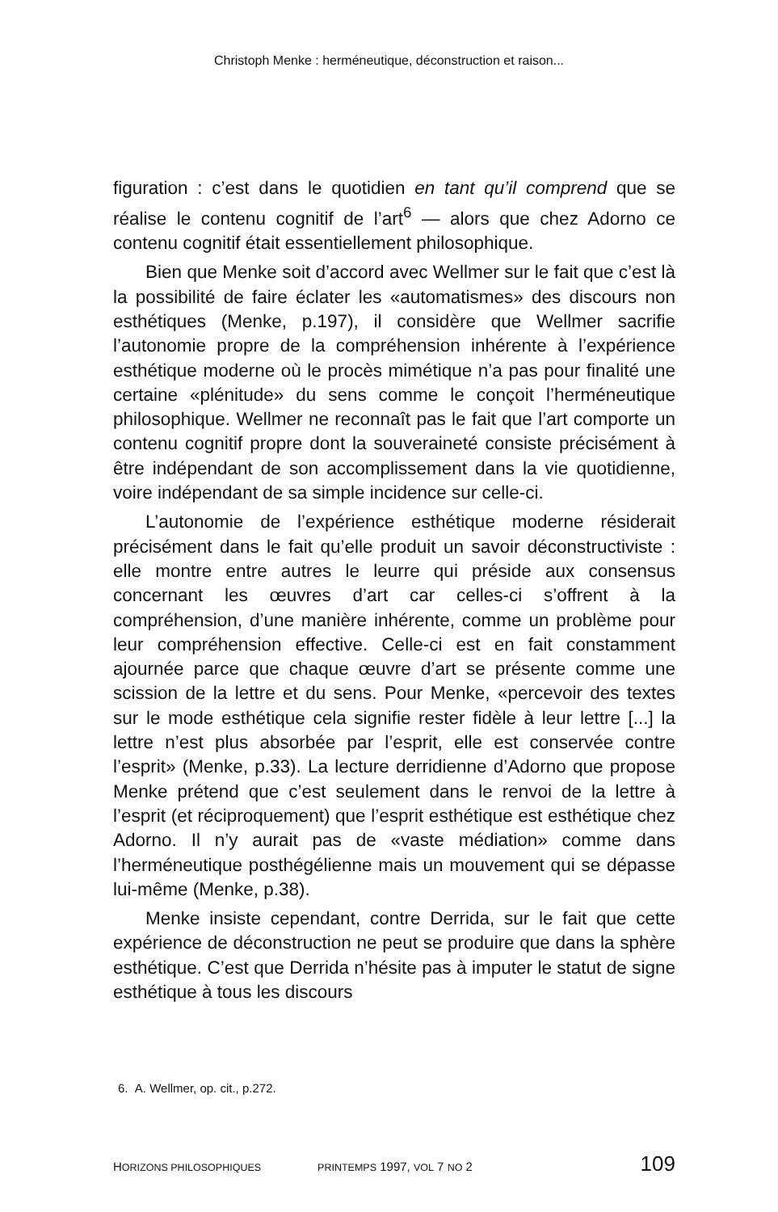Christoph Menke : herméneutique, déconstruction et raison...
figuration : c’est dans le quotidien en tant qu’il comprend que se réalise le contenu cognitif de l’art<sup>6</sup> — alors que chez Adorno ce contenu cognitif était essentiellement philosophique.
Bien que Menke soit d’accord avec Wellmer sur le fait que c’est là la possibilité de faire éclater les «automatismes» des discours non esthétiques (Menke, p.197), il considère que Wellmer sacrifie l’autonomie propre de la compréhension inhérente à l’expérience esthétique moderne où le procès mimétique n’a pas pour finalité une certaine «plénitude» du sens comme le conçoit l’herméneutique philosophique. Wellmer ne reconnaît pas le fait que l’art comporte un contenu cognitif propre dont la souveraineté consiste précisément à être indépendant de son accomplissement dans la vie quotidienne, voire indépendant de sa simple incidence sur celle-ci.
L’autonomie de l’expérience esthétique moderne résiderait précisément dans le fait qu’elle produit un savoir déconstructiviste : elle montre entre autres le leurre qui préside aux consensus concernant les œuvres d’art car celles-ci s’offrent à la compréhension, d’une manière inhérente, comme un problème pour leur compréhension effective. Celle-ci est en fait constamment ajournée parce que chaque œuvre d’art se présente comme une scission de la lettre et du sens. Pour Menke, «percevoir des textes sur le mode esthétique cela signifie rester fidèle à leur lettre [...] la lettre n’est plus absorbée par l’esprit, elle est conservée contre l’esprit» (Menke, p.33). La lecture derridienne d’Adorno que propose Menke prétend que c’est seulement dans le renvoi de la lettre à l’esprit (et réciproquement) que l’esprit esthétique est esthétique chez Adorno. Il n’y aurait pas de «vaste médiation» comme dans l’herméneutique posthégélienne mais un mouvement qui se dépasse lui-même (Menke, p.38).
Menke insiste cependant, contre Derrida, sur le fait que cette expérience de déconstruction ne peut se produire que dans la sphère esthétique. C’est que Derrida n’hésite pas à imputer le statut de signe esthétique à tous les discours
6. A. Wellmer, op. cit., p.272.
HORIZONS PHILOSOPHIQUES PRINTEMPS 1997, VOL 7 NO 2 109